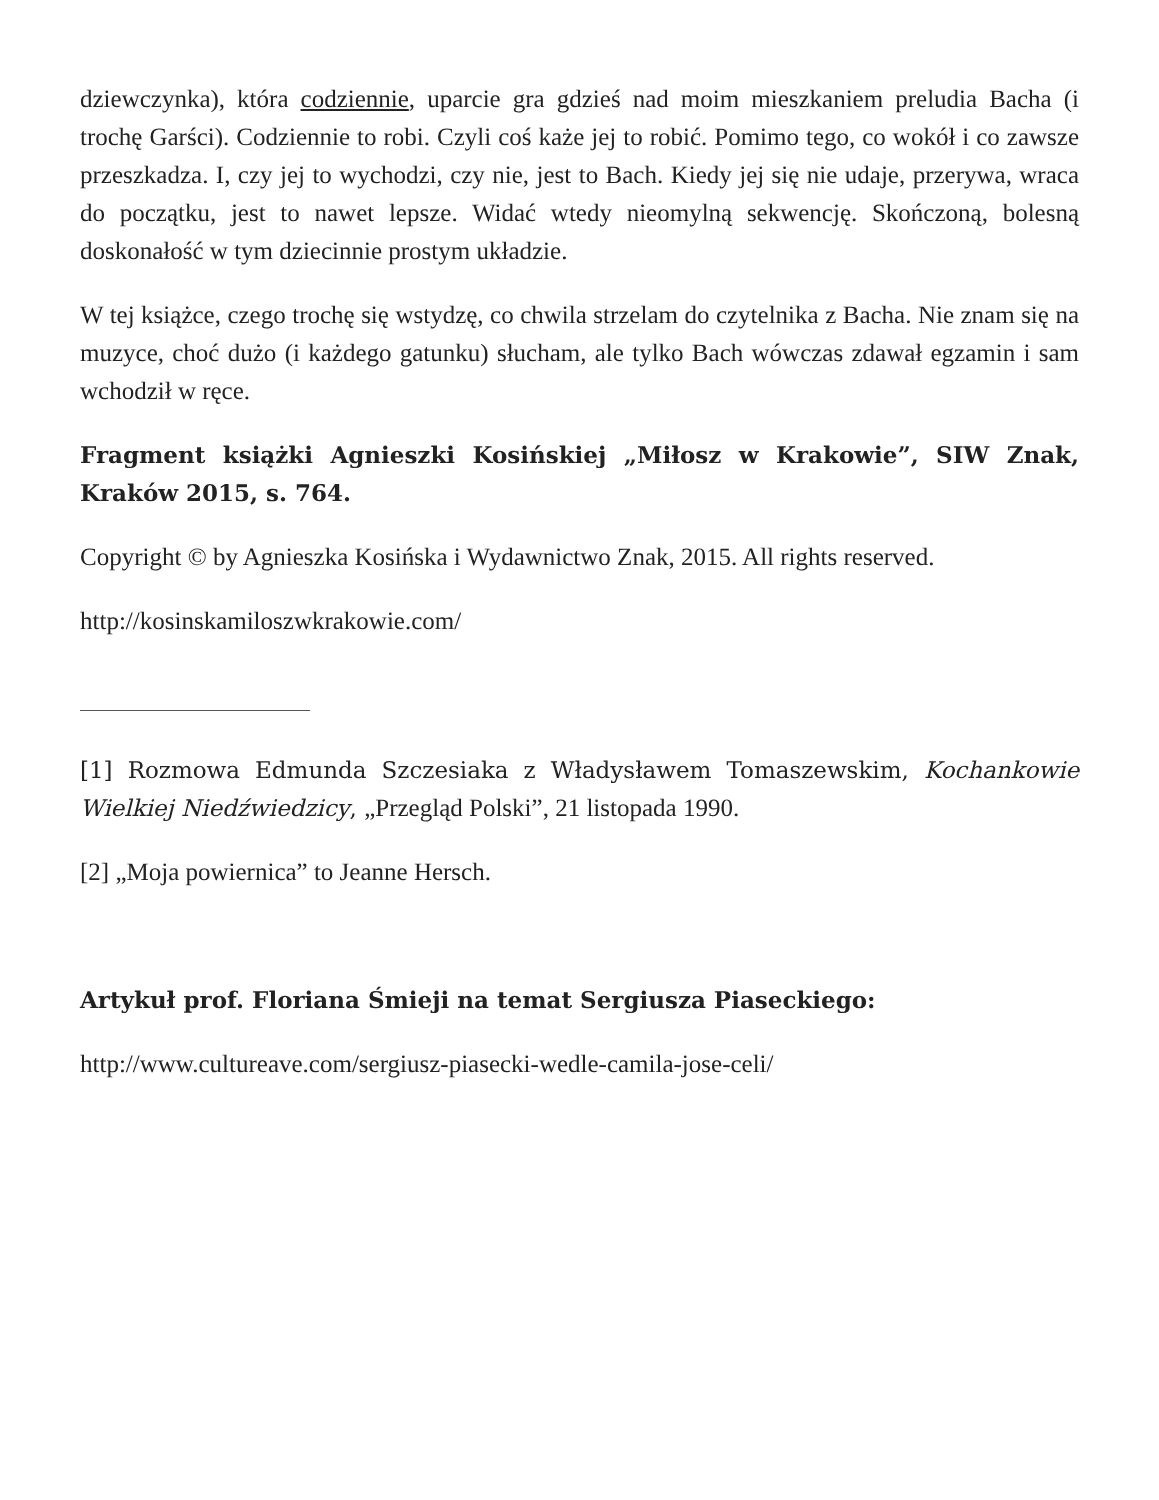dziewczynka), która codziennie, uparcie gra gdzieś nad moim mieszkaniem preludia Bacha (i trochę Garści). Codziennie to robi. Czyli coś każe jej to robić. Pomimo tego, co wokół i co zawsze przeszkadza. I, czy jej to wychodzi, czy nie, jest to Bach. Kiedy jej się nie udaje, przerywa, wraca do początku, jest to nawet lepsze. Widać wtedy nieomylną sekwencję. Skończoną, bolesną doskonałość w tym dziecinnie prostym układzie.
W tej książce, czego trochę się wstydzę, co chwila strzelam do czytelnika z Bacha. Nie znam się na muzyce, choć dużo (i każdego gatunku) słucham, ale tylko Bach wówczas zdawał egzamin i sam wchodził w ręce.
Fragment książki Agnieszki Kosińskiej „Miłosz w Krakowie”, SIW Znak, Kraków 2015, s. 764.
Copyright © by Agnieszka Kosińska i Wydawnictwo Znak, 2015. All rights reserved.
http://kosinskamiloszwkrakowie.com/
[1] Rozmowa Edmunda Szczesiaka z Władysławem Tomaszewskim, Kochankowie Wielkiej Niedźwiedzicy, „Przegląd Polski”, 21 listopada 1990.
[2] „Moja powiernica” to Jeanne Hersch.
Artykuł prof. Floriana Śmieji na temat Sergiusza Piaseckiego:
http://www.cultureave.com/sergiusz-piasecki-wedle-camila-jose-celi/